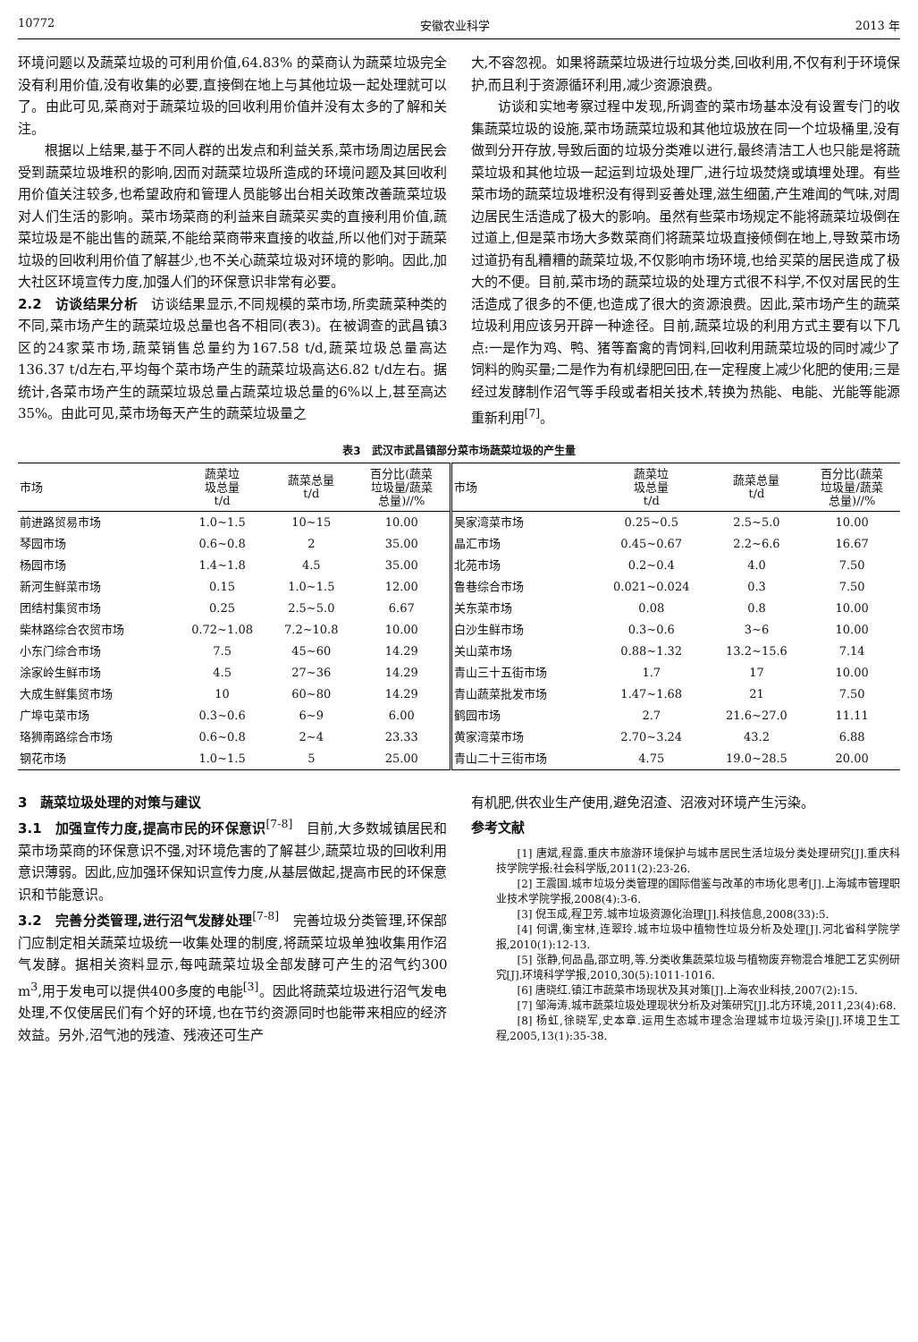10772 安徽农业科学 2013 年
环境问题以及蔬菜垃圾的可利用价值,64.83% 的菜商认为蔬菜垃圾完全没有利用价值,没有收集的必要,直接倒在地上与其他垃圾一起处理就可以了。由此可见,菜商对于蔬菜垃圾的回收利用价值并没有太多的了解和关注。
根据以上结果,基于不同人群的出发点和利益关系,菜市场周边居民会受到蔬菜垃圾堆积的影响,因而对蔬菜垃圾所造成的环境问题及其回收利用价值关注较多,也希望政府和管理人员能够出台相关政策改善蔬菜垃圾对人们生活的影响。菜市场菜商的利益来自蔬菜买卖的直接利用价值,蔬菜垃圾是不能出售的蔬菜,不能给菜商带来直接的收益,所以他们对于蔬菜垃圾的回收利用价值了解甚少,也不关心蔬菜垃圾对环境的影响。因此,加大社区环境宣传力度,加强人们的环保意识非常有必要。
2.2　访谈结果分析　访谈结果显示,不同规模的菜市场,所卖蔬菜种类的不同,菜市场产生的蔬菜垃圾总量也各不相同(表3)。在被调查的武昌镇3区的24家菜市场,蔬菜销售总量约为167.58 t/d,蔬菜垃圾总量高达136.37 t/d左右,平均每个菜市场产生的蔬菜垃圾高达6.82 t/d左右。据统计,各菜市场产生的蔬菜垃圾总量占蔬菜垃圾总量的6%以上,甚至高达35%。由此可见,菜市场每天产生的蔬菜垃圾量之
大,不容忽视。如果将蔬菜垃圾进行垃圾分类,回收利用,不仅有利于环境保护,而且利于资源循环利用,减少资源浪费。
访谈和实地考察过程中发现,所调查的菜市场基本没有设置专门的收集蔬菜垃圾的设施,菜市场蔬菜垃圾和其他垃圾放在同一个垃圾桶里,没有做到分开存放,导致后面的垃圾分类难以进行,最终清洁工人也只能是将蔬菜垃圾和其他垃圾一起运到垃圾处理厂,进行垃圾焚烧或填埋处理。有些菜市场的蔬菜垃圾堆积没有得到妥善处理,滋生细菌,产生难闻的气味,对周边居民生活造成了极大的影响。虽然有些菜市场规定不能将蔬菜垃圾倒在过道上,但是菜市场大多数菜商们将蔬菜垃圾直接倾倒在地上,导致菜市场过道扔有乱糟糟的蔬菜垃圾,不仅影响市场环境,也给买菜的居民造成了极大的不便。目前,菜市场的蔬菜垃圾的处理方式很不科学,不仅对居民的生活造成了很多的不便,也造成了很大的资源浪费。因此,菜市场产生的蔬菜垃圾利用应该另开辟一种途径。目前,蔬菜垃圾的利用方式主要有以下几点:一是作为鸡、鸭、猪等畜禽的青饲料,回收利用蔬菜垃圾的同时减少了饲料的购买量;二是作为有机绿肥回田,在一定程度上减少化肥的使用;三是经过发酵制作沼气等手段或者相关技术,转换为热能、电能、光能等能源重新利用<sup>[7]</sup>。
表3　武汉市武昌镇部分菜市场蔬菜垃圾的产生量
| 市场 | 蔬菜垃 圾总量 t/d | 蔬菜总量 t/d | 百分比(蔬菜 垃圾量/蔬菜 总量)//% | 市场 | 蔬菜垃 圾总量 t/d | 蔬菜总量 t/d | 百分比(蔬菜 垃圾量/蔬菜 总量)//% |
| --- | --- | --- | --- | --- | --- | --- | --- |
| 前进路贸易市场 | 1.0~1.5 | 10~15 | 10.00 | 吴家湾菜市场 | 0.25~0.5 | 2.5~5.0 | 10.00 |
| 琴园市场 | 0.6~0.8 | 2 | 35.00 | 晶汇市场 | 0.45~0.67 | 2.2~6.6 | 16.67 |
| 杨园市场 | 1.4~1.8 | 4.5 | 35.00 | 北苑市场 | 0.2~0.4 | 4.0 | 7.50 |
| 新河生鲜菜市场 | 0.15 | 1.0~1.5 | 12.00 | 鲁巷综合市场 | 0.021~0.024 | 0.3 | 7.50 |
| 团结村集贸市场 | 0.25 | 2.5~5.0 | 6.67 | 关东菜市场 | 0.08 | 0.8 | 10.00 |
| 柴林路综合农贸市场 | 0.72~1.08 | 7.2~10.8 | 10.00 | 白沙生鲜市场 | 0.3~0.6 | 3~6 | 10.00 |
| 小东门综合市场 | 7.5 | 45~60 | 14.29 | 关山菜市场 | 0.88~1.32 | 13.2~15.6 | 7.14 |
| 涂家岭生鲜市场 | 4.5 | 27~36 | 14.29 | 青山三十五街市场 | 1.7 | 17 | 10.00 |
| 大成生鲜集贸市场 | 10 | 60~80 | 14.29 | 青山蔬菜批发市场 | 1.47~1.68 | 21 | 7.50 |
| 广埠屯菜市场 | 0.3~0.6 | 6~9 | 6.00 | 鹤园市场 | 2.7 | 21.6~27.0 | 11.11 |
| 珞狮南路综合市场 | 0.6~0.8 | 2~4 | 23.33 | 黄家湾菜市场 | 2.70~3.24 | 43.2 | 6.88 |
| 钢花市场 | 1.0~1.5 | 5 | 25.00 | 青山二十三街市场 | 4.75 | 19.0~28.5 | 20.00 |
3　蔬菜垃圾处理的对策与建议
3.1　加强宣传力度,提高市民的环保意识<sup>[7-8]</sup>　目前,大多数城镇居民和菜市场菜商的环保意识不强,对环境危害的了解甚少,蔬菜垃圾的回收利用意识薄弱。因此,应加强环保知识宣传力度,从基层做起,提高市民的环保意识和节能意识。
3.2　完善分类管理,进行沼气发酵处理<sup>[7-8]</sup>　完善垃圾分类管理,环保部门应制定相关蔬菜垃圾统一收集处理的制度,将蔬菜垃圾单独收集用作沼气发酵。据相关资料显示,每吨蔬菜垃圾全部发酵可产生的沼气约300 m<sup>3</sup>,用于发电可以提供400多度的电能<sup>[3]</sup>。因此将蔬菜垃圾进行沼气发电处理,不仅使居民们有个好的环境,也在节约资源同时也能带来相应的经济效益。另外,沼气池的残渣、残液还可生产
有机肥,供农业生产使用,避免沼渣、沼液对环境产生污染。
参考文献
[1] 唐斌,程露.重庆市旅游环境保护与城市居民生活垃圾分类处理研究[J].重庆科技学院学报:社会科学版,2011(2):23-26.
[2] 王震国.城市垃圾分类管理的国际借鉴与改革的市场化思考[J].上海城市管理职业技术学院学报,2008(4):3-6.
[3] 倪玉成,程卫芳.城市垃圾资源化治理[J].科技信息,2008(33):5.
[4] 何谓,衡宝林,连翠玲.城市垃圾中植物性垃圾分析及处理[J].河北省科学院学报,2010(1):12-13.
[5] 张静,何品晶,邵立明,等.分类收集蔬菜垃圾与植物废弃物混合堆肥工艺实例研究[J].环境科学学报,2010,30(5):1011-1016.
[6] 唐晓红.镇江市蔬菜市场现状及其对策[J].上海农业科技,2007(2):15.
[7] 邹海涛.城市蔬菜垃圾处理现状分析及对策研究[J].北方环境,2011,23(4):68.
[8] 杨虹,徐晓军,史本章.运用生态城市理念治理城市垃圾污染[J].环境卫生工程,2005,13(1):35-38.